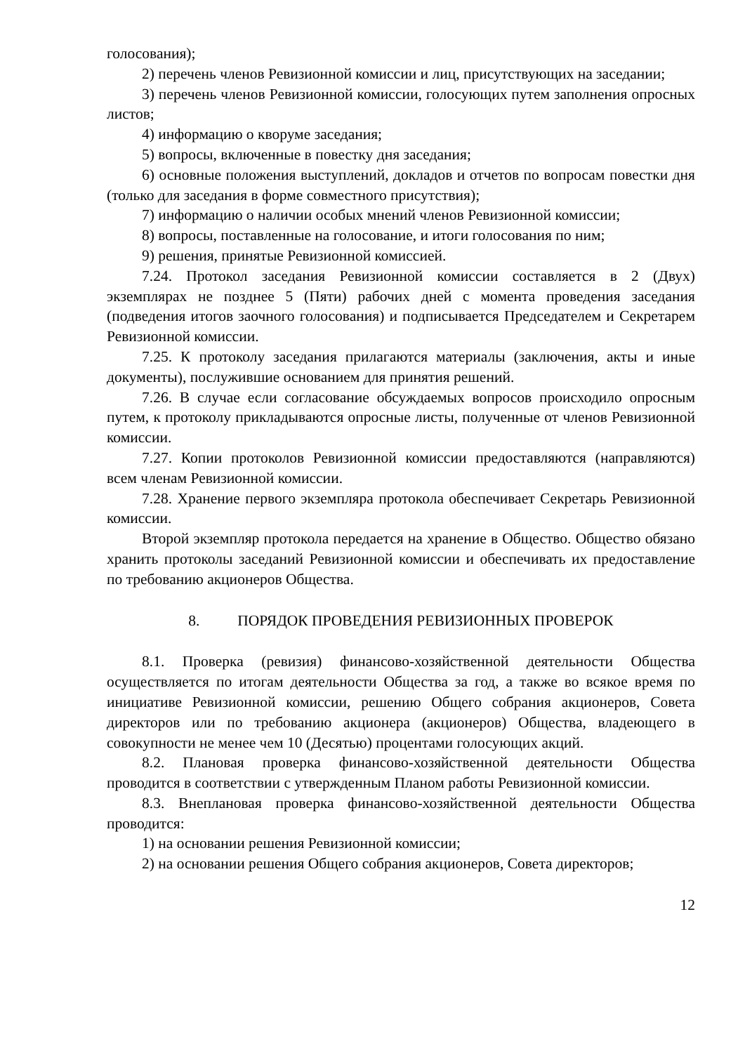голосования);
2) перечень членов Ревизионной комиссии и лиц, присутствующих на заседании;
3) перечень членов Ревизионной комиссии, голосующих путем заполнения опросных листов;
4) информацию о кворуме заседания;
5) вопросы, включенные в повестку дня заседания;
6) основные положения выступлений, докладов и отчетов по вопросам повестки дня (только для заседания в форме совместного присутствия);
7) информацию о наличии особых мнений членов Ревизионной комиссии;
8) вопросы, поставленные на голосование, и итоги голосования по ним;
9) решения, принятые Ревизионной комиссией.
7.24. Протокол заседания Ревизионной комиссии составляется в 2 (Двух) экземплярах не позднее 5 (Пяти) рабочих дней с момента проведения заседания (подведения итогов заочного голосования) и подписывается Председателем и Секретарем Ревизионной комиссии.
7.25. К протоколу заседания прилагаются материалы (заключения, акты и иные документы), послужившие основанием для принятия решений.
7.26. В случае если согласование обсуждаемых вопросов происходило опросным путем, к протоколу прикладываются опросные листы, полученные от членов Ревизионной комиссии.
7.27. Копии протоколов Ревизионной комиссии предоставляются (направляются) всем членам Ревизионной комиссии.
7.28. Хранение первого экземпляра протокола обеспечивает Секретарь Ревизионной комиссии.
Второй экземпляр протокола передается на хранение в Общество. Общество обязано хранить протоколы заседаний Ревизионной комиссии и обеспечивать их предоставление по требованию акционеров Общества.
8. ПОРЯДОК ПРОВЕДЕНИЯ РЕВИЗИОННЫХ ПРОВЕРОК
8.1. Проверка (ревизия) финансово-хозяйственной деятельности Общества осуществляется по итогам деятельности Общества за год, а также во всякое время по инициативе Ревизионной комиссии, решению Общего собрания акционеров, Совета директоров или по требованию акционера (акционеров) Общества, владеющего в совокупности не менее чем 10 (Десятью) процентами голосующих акций.
8.2. Плановая проверка финансово-хозяйственной деятельности Общества проводится в соответствии с утвержденным Планом работы Ревизионной комиссии.
8.3. Внеплановая проверка финансово-хозяйственной деятельности Общества проводится:
1) на основании решения Ревизионной комиссии;
2) на основании решения Общего собрания акционеров, Совета директоров;
12